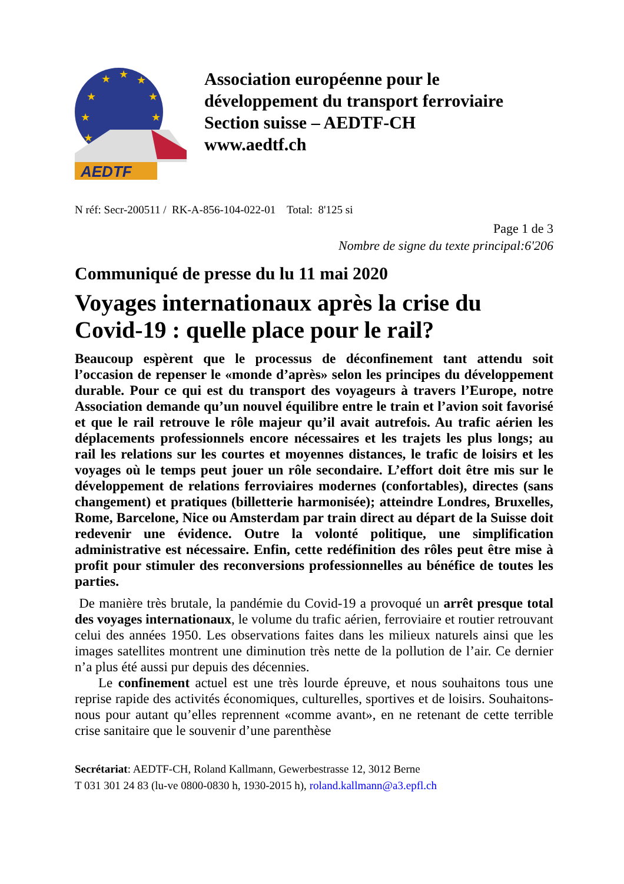★
★
★
★
★
★
★
★
AEDTF
Association européenne pour le
développement du transport ferroviaire
Section suisse – AEDTF-CH
www.aedtf.ch
N réf: Secr-200511 / RK-A-856-104-022-01 Total: 8'125 si
Page 1 de 3
Nombre de signe du texte principal:6'206
Communiqué de presse du lu 11 mai 2020
Voyages internationaux après la crise du Covid-19 : quelle place pour le rail?
Beaucoup espèrent que le processus de déconfinement tant attendu soit l’occasion de repenser le «monde d’après» selon les principes du développement durable. Pour ce qui est du transport des voyageurs à travers l’Europe, notre Association demande qu’un nouvel équilibre entre le train et l’avion soit favorisé et que le rail retrouve le rôle majeur qu’il avait autrefois. Au trafic aérien les déplacements professionnels encore nécessaires et les trajets les plus longs; au rail les relations sur les courtes et moyennes distances, le trafic de loisirs et les voyages où le temps peut jouer un rôle secondaire. L’effort doit être mis sur le développement de relations ferroviaires modernes (confortables), directes (sans changement) et pratiques (billetterie harmonisée); atteindre Londres, Bruxelles, Rome, Barcelone, Nice ou Amsterdam par train direct au départ de la Suisse doit redevenir une évidence. Outre la volonté politique, une simplification administrative est nécessaire. Enfin, cette redéfinition des rôles peut être mise à profit pour stimuler des reconversions professionnelles au bénéfice de toutes les parties.
De manière très brutale, la pandémie du Covid-19 a provoqué un arrêt presque total des voyages internationaux, le volume du trafic aérien, ferroviaire et routier retrouvant celui des années 1950. Les observations faites dans les milieux naturels ainsi que les images satellites montrent une diminution très nette de la pollution de l’air. Ce dernier n’a plus été aussi pur depuis des décennies.
Le confinement actuel est une très lourde épreuve, et nous souhaitons tous une reprise rapide des activités économiques, culturelles, sportives et de loisirs. Souhaitons-nous pour autant qu’elles reprennent «comme avant», en ne retenant de cette terrible crise sanitaire que le souvenir d’une parenthèse
Secrétariat: AEDTF-CH, Roland Kallmann, Gewerbestrasse 12, 3012 Berne
T 031 301 24 83 (lu-ve 0800-0830 h, 1930-2015 h), roland.kallmann@a3.epfl.ch